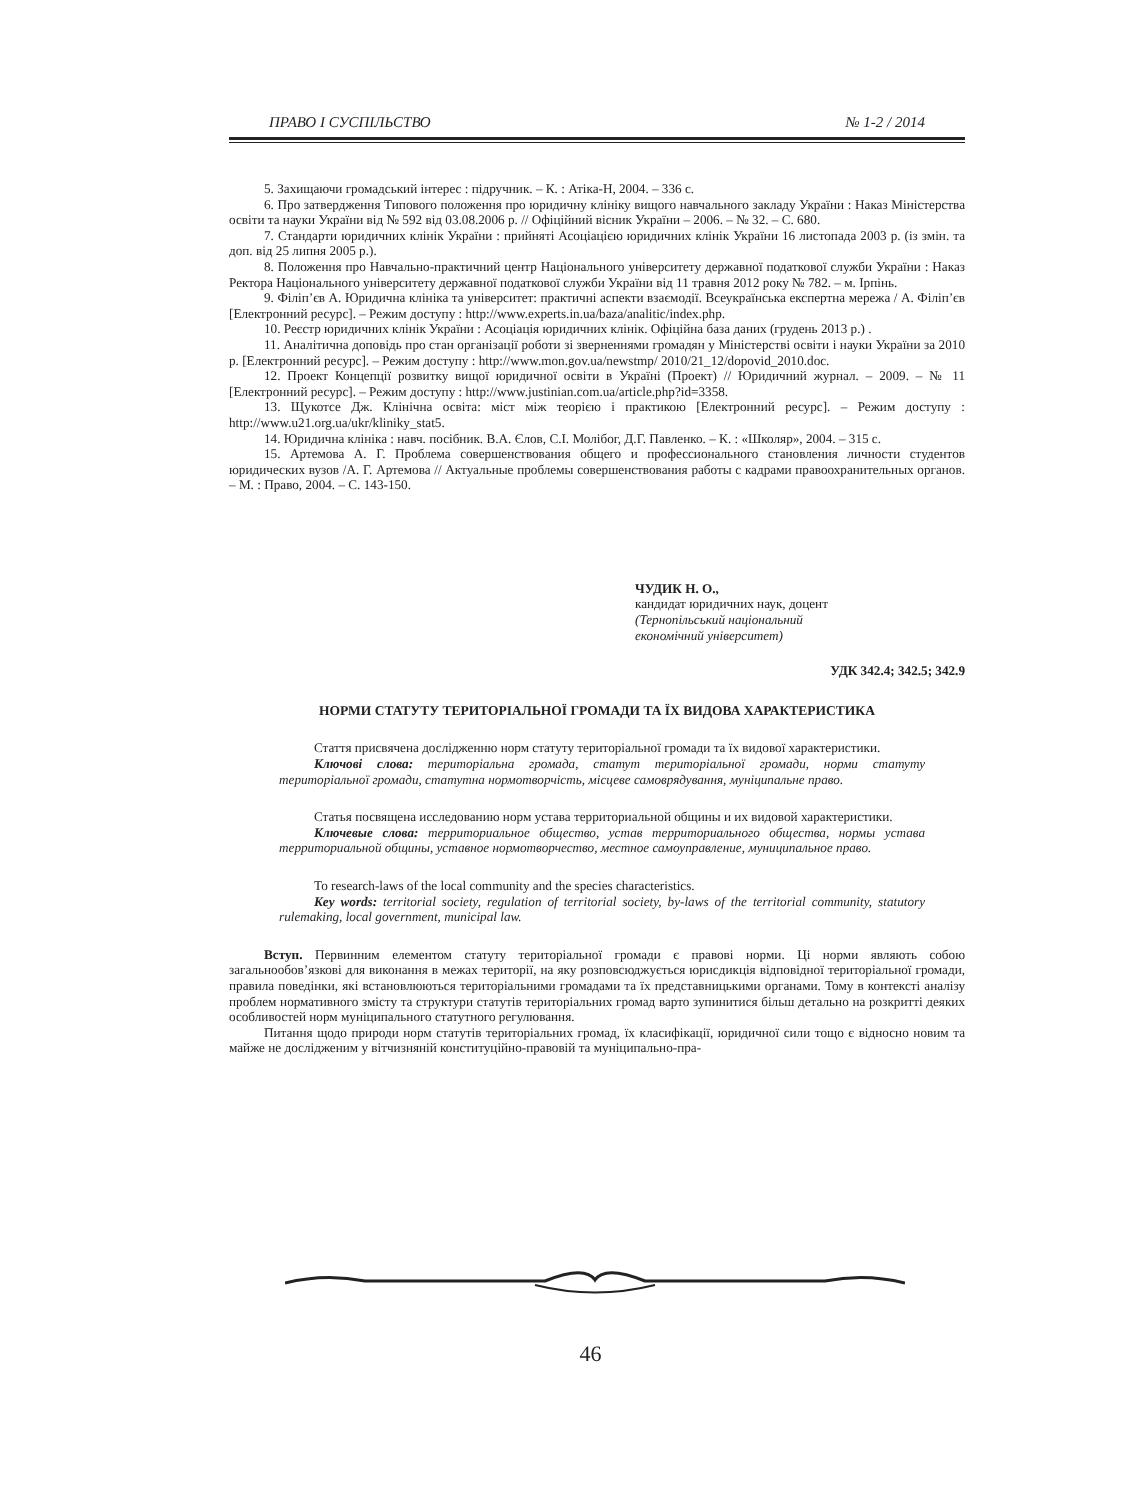ПРАВО І СУСПІЛЬСТВО № 1-2 / 2014
5. Захищаючи громадський інтерес : підручник. – К. : Атіка-Н, 2004. – 336 с.
6. Про затвердження Типового положення про юридичну клініку вищого навчального закладу України : Наказ Міністерства освіти та науки України від № 592 від 03.08.2006 р. // Офіційний вісник України – 2006. – № 32. – С. 680.
7. Стандарти юридичних клінік України : прийняті Асоціацією юридичних клінік України 16 листопада 2003 р. (із змін. та доп. від 25 липня 2005 р.).
8. Положення про Навчально-практичний центр Національного університету державної податкової служби України : Наказ Ректора Національного університету державної податкової служби України від 11 травня 2012 року № 782. – м. Ірпінь.
9. Філіп’єв А. Юридична клініка та університет: практичні аспекти взаємодії. Всеукраїнська експертна мережа / А. Філіп’єв [Електронний ресурс]. – Режим доступу : http://www.experts.in.ua/baza/analitic/index.php.
10. Реєстр юридичних клінік України : Асоціація юридичних клінік. Офіційна база даних (грудень 2013 р.) .
11. Аналітична доповідь про стан організації роботи зі зверненнями громадян у Міністерстві освіти і науки України за 2010 р. [Електронний ресурс]. – Режим доступу : http://www.mon.gov.ua/newstmp/ 2010/21_12/dopovid_2010.doc.
12. Проект Концепції розвитку вищої юридичної освіти в Україні (Проект) // Юридичний журнал. – 2009. – № 11 [Електронний ресурс]. – Режим доступу : http://www.justinian.com.ua/article.php?id=3358.
13. Щукотсе Дж. Клінічна освіта: міст між теорією і практикою [Електронний ресурс]. – Режим доступу : http://www.u21.org.ua/ukr/kliniky_stat5.
14. Юридична клініка : навч. посібник. В.А. Єлов, С.І. Молібог, Д.Г. Павленко. – К. : «Школяр», 2004. – 315 с.
15. Артемова А. Г. Проблема совершенствования общего и профессионального становления личности студентов юридических вузов /А. Г. Артемова // Актуальные проблемы совершенствования работы с кадрами правоохранительных органов. – М. : Право, 2004. – С. 143-150.
ЧУДИК Н. О.,
кандидат юридичних наук, доцент
(Тернопільський національний
економічний університет)
УДК 342.4; 342.5; 342.9
НОРМИ СТАТУТУ ТЕРИТОРІАЛЬНОЇ ГРОМАДИ ТА ЇХ ВИДОВА ХАРАКТЕРИСТИКА
Стаття присвячена дослідженню норм статуту територіальної громади та їх видової характеристики.
Ключові слова: територіальна громада, статут територіальної громади, норми статуту територіальної громади, статутна нормотворчість, місцеве самоврядування, муніципальне право.
Статья посвящена исследованию норм устава территориальной общины и их видовой характеристики.
Ключевые слова: территориальное общество, устав территориального общества, нормы устава территориальной общины, уставное нормотворчество, местное самоуправление, муниципальное право.
To research-laws of the local community and the species characteristics.
Key words: territorial society, regulation of territorial society, by-laws of the territorial community, statutory rulemaking, local government, municipal law.
Вступ. Первинним елементом статуту територіальної громади є правові норми. Ці норми являють собою загальнообов’язкові для виконання в межах території, на яку розповсюджується юрисдикція відповідної територіальної громади, правила поведінки, які встановлюються територіальними громадами та їх представницькими органами. Тому в контексті аналізу проблем нормативного змісту та структури статутів територіальних громад варто зупинитися більш детально на розкритті деяких особливостей норм муніципального статутного регулювання.
Питання щодо природи норм статутів територіальних громад, їх класифікації, юридичної сили тощо є відносно новим та майже не дослідженим у вітчизняній конституційно-правовій та муніципально-пра-
46